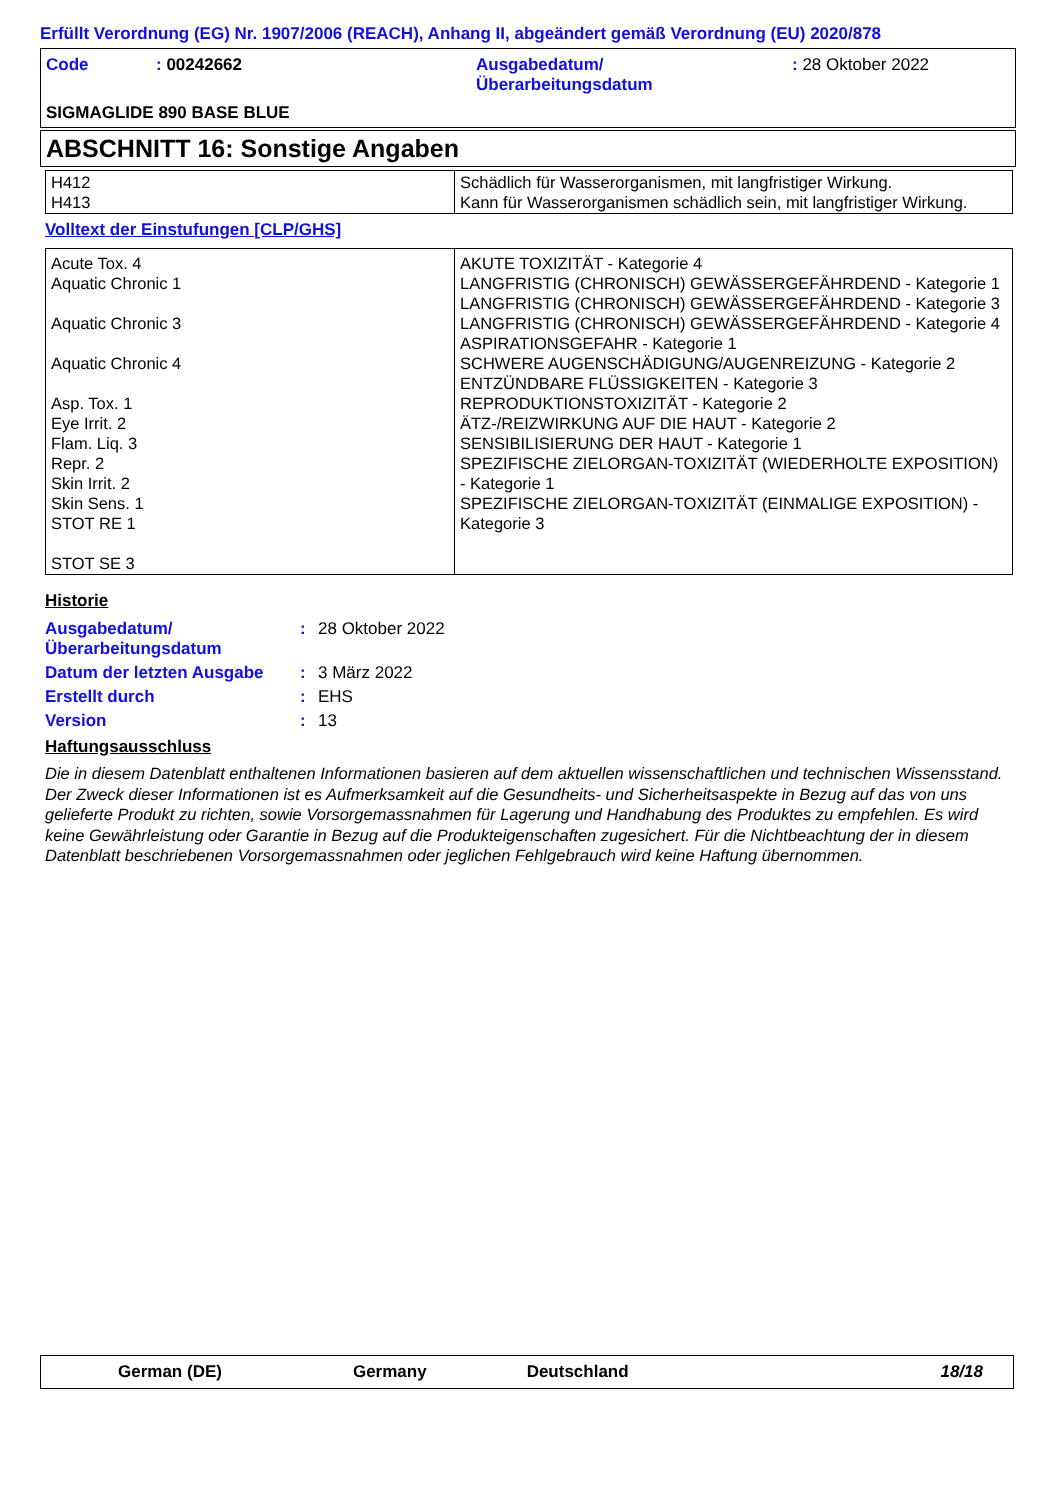Erfüllt Verordnung (EG) Nr. 1907/2006 (REACH), Anhang II, abgeändert gemäß Verordnung (EU) 2020/878
| Code | : 00242662 | Ausgabedatum/ Überarbeitungsdatum | : 28 Oktober 2022 |
SIGMAGLIDE 890 BASE BLUE
ABSCHNITT 16: Sonstige Angaben
| H412 H413 | Schädlich für Wasserorganismen, mit langfristiger Wirkung. Kann für Wasserorganismen schädlich sein, mit langfristiger Wirkung. |
Volltext der Einstufungen [CLP/GHS]
| Acute Tox. 4 Aquatic Chronic 1 Aquatic Chronic 3 Aquatic Chronic 4 Asp. Tox. 1 Eye Irrit. 2 Flam. Liq. 3 Repr. 2 Skin Irrit. 2 Skin Sens. 1 STOT RE 1 STOT SE 3 | AKUTE TOXIZITÄT - Kategorie 4 LANGFRISTIG (CHRONISCH) GEWÄSSERGEFÄHRDEND - Kategorie 1 LANGFRISTIG (CHRONISCH) GEWÄSSERGEFÄHRDEND - Kategorie 3 LANGFRISTIG (CHRONISCH) GEWÄSSERGEFÄHRDEND - Kategorie 4 ASPIRATIONSGEFAHR - Kategorie 1 SCHWERE AUGENSCHÄDIGUNG/AUGENREIZUNG - Kategorie 2 ENTZÜNDBARE FLÜSSIGKEITEN - Kategorie 3 REPRODUKTIONSTOXIZITÄT - Kategorie 2 ÄTZ-/REIZWIRKUNG AUF DIE HAUT - Kategorie 2 SENSIBILISIERUNG DER HAUT - Kategorie 1 SPEZIFISCHE ZIELORGAN-TOXIZITÄT (WIEDERHOLTE EXPOSITION) - Kategorie 1 SPEZIFISCHE ZIELORGAN-TOXIZITÄT (EINMALIGE EXPOSITION) - Kategorie 3 |
Historie
| Ausgabedatum/ Überarbeitungsdatum | : | 28 Oktober 2022 |
| Datum der letzten Ausgabe | : | 3 März 2022 |
| Erstellt durch | : | EHS |
| Version | : | 13 |
Haftungsausschluss
Die in diesem Datenblatt enthaltenen Informationen basieren auf dem aktuellen wissenschaftlichen und technischen Wissensstand. Der Zweck dieser Informationen ist es Aufmerksamkeit auf die Gesundheits- und Sicherheitsaspekte in Bezug auf das von uns gelieferte Produkt zu richten, sowie Vorsorgemassnahmen für Lagerung und Handhabung des Produktes zu empfehlen. Es wird keine Gewährleistung oder Garantie in Bezug auf die Produkteigenschaften zugesichert. Für die Nichtbeachtung der in diesem Datenblatt beschriebenen Vorsorgemassnahmen oder jeglichen Fehlgebrauch wird keine Haftung übernommen.
German (DE) Germany Deutschland 18/18